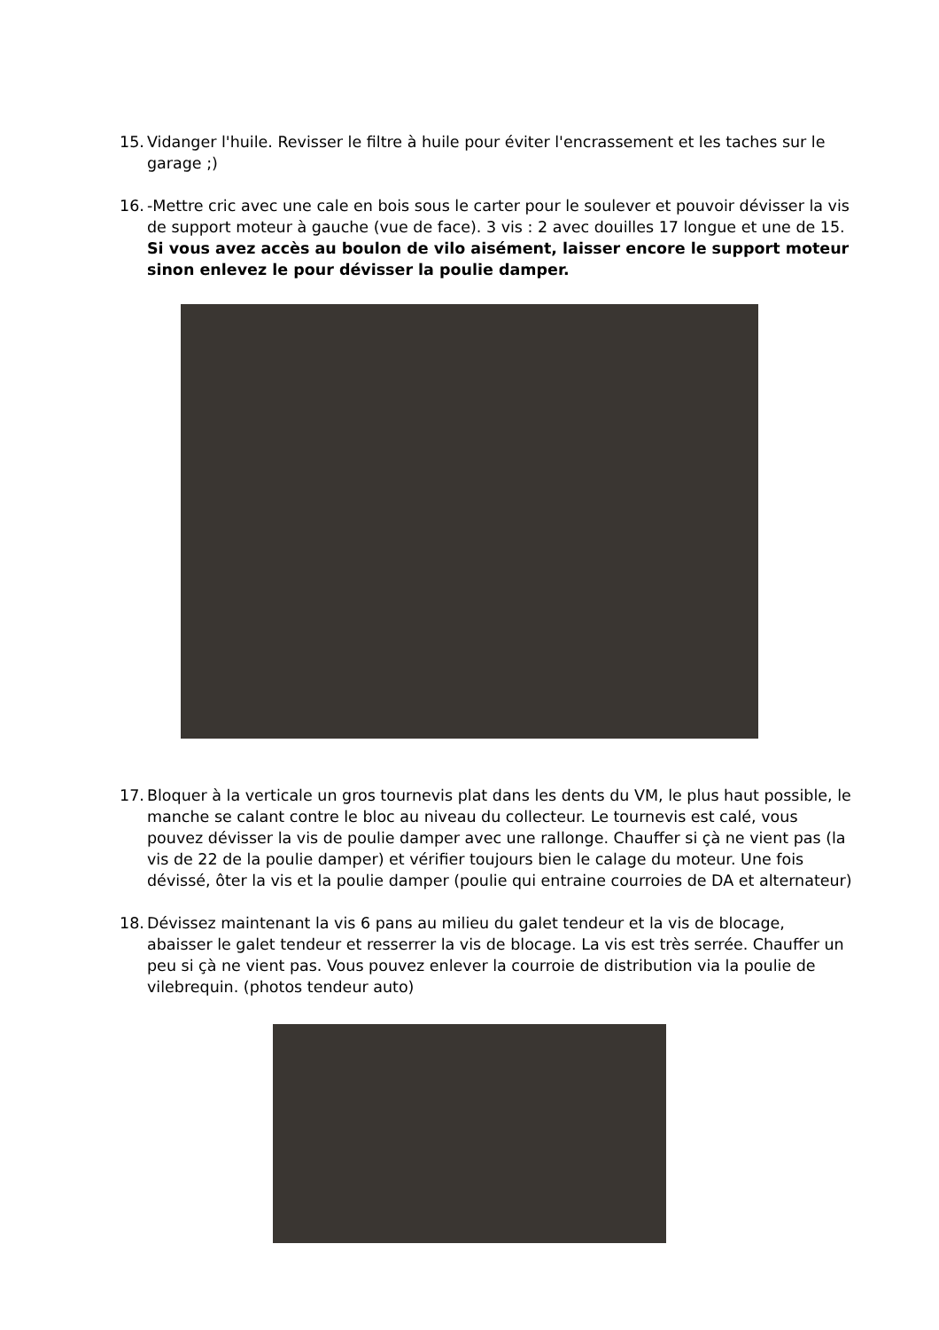15. Vidanger l'huile. Revisser le filtre à huile pour éviter l'encrassement et les taches sur le garage ;)
16. -Mettre cric avec une cale en bois sous le carter pour le soulever et pouvoir dévisser la vis de support moteur à gauche (vue de face). 3 vis : 2 avec douilles 17 longue et une de 15. Si vous avez accès au boulon de vilo aisément, laisser encore le support moteur sinon enlevez le pour dévisser la poulie damper.
17. Bloquer à la verticale un gros tournevis plat dans les dents du VM, le plus haut possible, le manche se calant contre le bloc au niveau du collecteur. Le tournevis est calé, vous pouvez dévisser la vis de poulie damper avec une rallonge. Chauffer si çà ne vient pas (la vis de 22 de la poulie damper) et vérifier toujours bien le calage du moteur. Une fois dévissé, ôter la vis et la poulie damper (poulie qui entraine courroies de DA et alternateur)
18. Dévissez maintenant la vis 6 pans au milieu du galet tendeur et la vis de blocage, abaisser le galet tendeur et resserrer la vis de blocage. La vis est très serrée. Chauffer un peu si çà ne vient pas. Vous pouvez enlever la courroie de distribution via la poulie de vilebrequin. (photos tendeur auto)